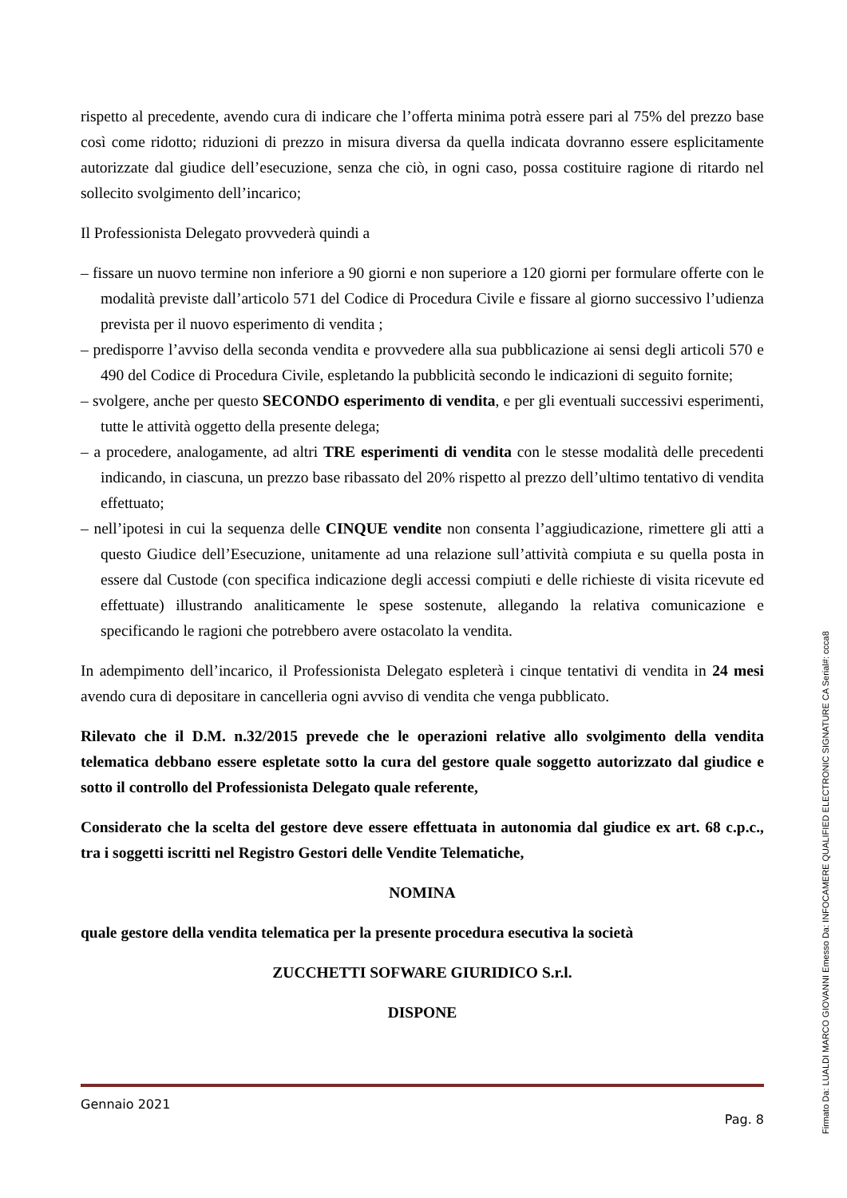rispetto al precedente, avendo cura di indicare che l’offerta minima potrà essere pari al 75% del prezzo base così come ridotto; riduzioni di prezzo in misura diversa da quella indicata dovranno essere esplicitamente autorizzate dal giudice dell’esecuzione, senza che ciò, in ogni caso, possa costituire ragione di ritardo nel sollecito svolgimento dell’incarico;
Il Professionista Delegato provvederà quindi a
– fissare un nuovo termine non inferiore a 90 giorni e non superiore a 120 giorni per formulare offerte con le modalità previste dall’articolo 571 del Codice di Procedura Civile e fissare al giorno successivo l’udienza prevista per il nuovo esperimento di vendita ;
– predisporre l’avviso della seconda vendita e provvedere alla sua pubblicazione ai sensi degli articoli 570 e 490 del Codice di Procedura Civile, espletando la pubblicità secondo le indicazioni di seguito fornite;
– svolgere, anche per questo SECONDO esperimento di vendita, e per gli eventuali successivi esperimenti, tutte le attività oggetto della presente delega;
– a procedere, analogamente, ad altri TRE esperimenti di vendita con le stesse modalità delle precedenti indicando, in ciascuna, un prezzo base ribassato del 20% rispetto al prezzo dell’ultimo tentativo di vendita effettuato;
– nell’ipotesi in cui la sequenza delle CINQUE vendite non consenta l’aggiudicazione, rimettere gli atti a questo Giudice dell’Esecuzione, unitamente ad una relazione sull’attività compiuta e su quella posta in essere dal Custode (con specifica indicazione degli accessi compiuti e delle richieste di visita ricevute ed effettuate) illustrando analiticamente le spese sostenute, allegando la relativa comunicazione e specificando le ragioni che potrebbero avere ostacolato la vendita.
In adempimento dell’incarico, il Professionista Delegato espleterà i cinque tentativi di vendita in 24 mesi avendo cura di depositare in cancelleria ogni avviso di vendita che venga pubblicato.
Rilevato che il D.M. n.32/2015 prevede che le operazioni relative allo svolgimento della vendita telematica debbano essere espletate sotto la cura del gestore quale soggetto autorizzato dal giudice e sotto il controllo del Professionista Delegato quale referente,
Considerato che la scelta del gestore deve essere effettuata in autonomia dal giudice ex art. 68 c.p.c., tra i soggetti iscritti nel Registro Gestori delle Vendite Telematiche,
NOMINA
quale gestore della vendita telematica per la presente procedura esecutiva la società
ZUCCHETTI SOFWARE GIURIDICO S.r.l.
DISPONE
Gennaio 2021
Pag. 8
Firmato Da: LUALDI MARCO GIOVANNI Emesso Da: INFOCAMERE QUALIFIED ELECTRONIC SIGNATURE CA Serial#: ccca8